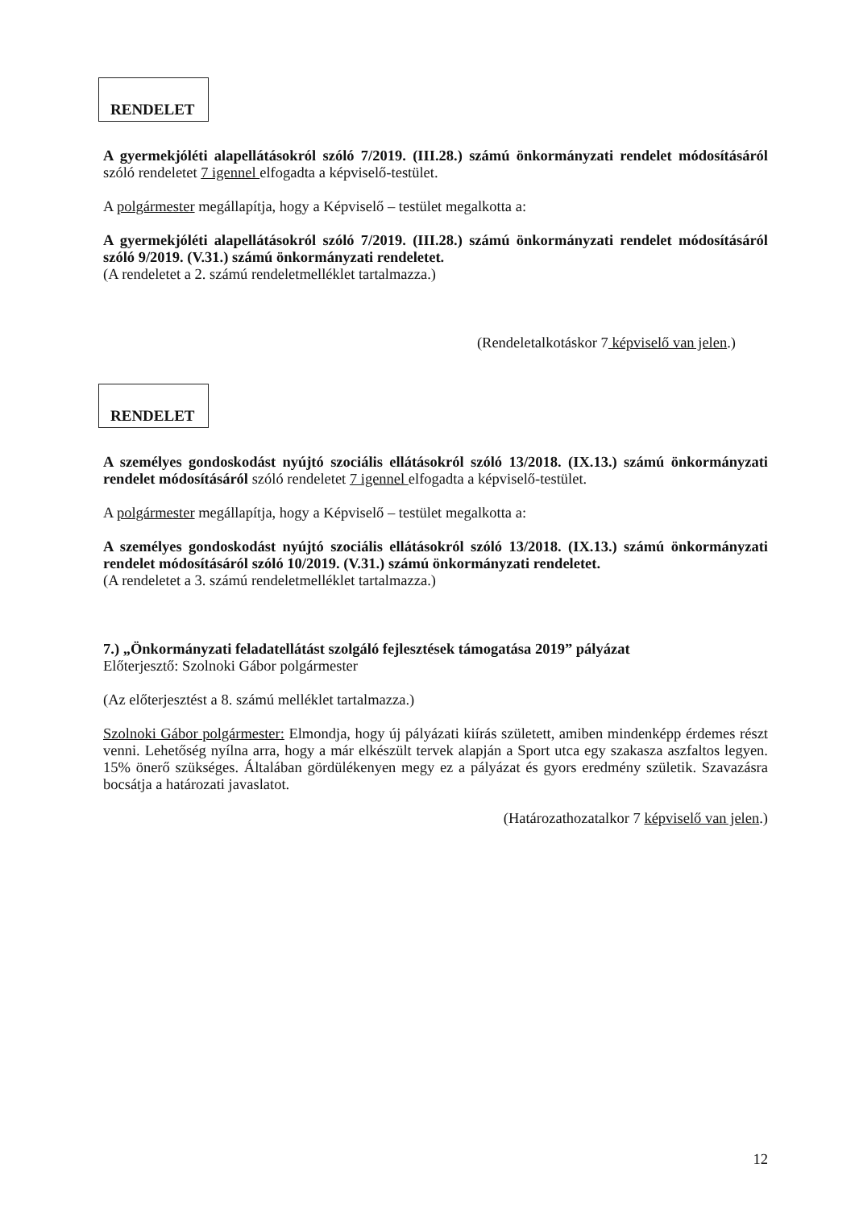RENDELET
A gyermekjóléti alapellátásokról szóló 7/2019. (III.28.) számú önkormányzati rendelet módosításáról szóló rendeletet 7 igennel elfogadta a képviselő-testület.
A polgármester megállapítja, hogy a Képviselő – testület megalkotta a:
A gyermekjóléti alapellátásokról szóló 7/2019. (III.28.) számú önkormányzati rendelet módosításáról szóló 9/2019. (V.31.) számú önkormányzati rendeletet.
(A rendeletet a 2. számú rendeletmelléklet tartalmazza.)
(Rendeletalkotáskor 7 képviselő van jelen.)
RENDELET
A személyes gondoskodást nyújtó szociális ellátásokról szóló 13/2018. (IX.13.) számú önkormányzati rendelet módosításáról szóló rendeletet 7 igennel elfogadta a képviselő-testület.
A polgármester megállapítja, hogy a Képviselő – testület megalkotta a:
A személyes gondoskodást nyújtó szociális ellátásokról szóló 13/2018. (IX.13.) számú önkormányzati rendelet módosításáról szóló 10/2019. (V.31.) számú önkormányzati rendeletet.
(A rendeletet a 3. számú rendeletmelléklet tartalmazza.)
7.) „Önkormányzati feladatellátást szolgáló fejlesztések támogatása 2019” pályázat
Előterjesztő: Szolnoki Gábor polgármester
(Az előterjesztést a 8. számú melléklet tartalmazza.)
Szolnoki Gábor polgármester: Elmondja, hogy új pályázati kiírás született, amiben mindenképp érdemes részt venni. Lehetőség nyílna arra, hogy a már elkészült tervek alapján a Sport utca egy szakasza aszfaltos legyen. 15% önerő szükséges. Általában gördülékenyen megy ez a pályázat és gyors eredmény születik. Szavazásra bocsátja a határozati javaslatot.
(Határozathozatalkor 7 képviselő van jelen.)
12